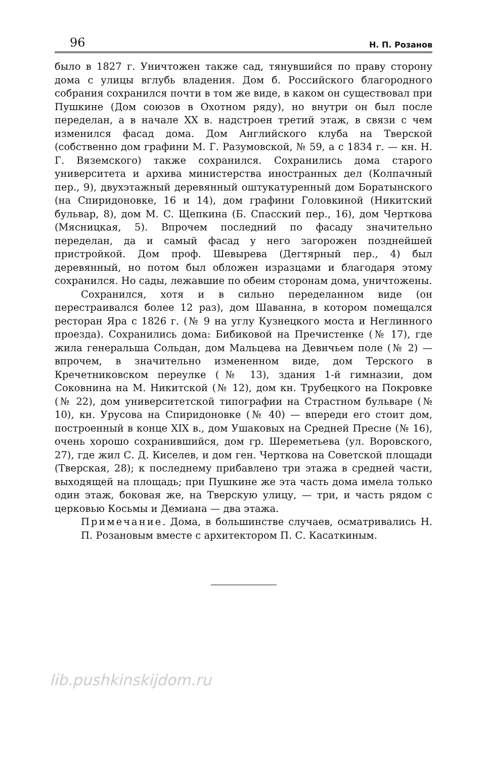96 Н. П. Розанов
было в 1827 г. Уничтожен также сад, тянувшийся по праву сторону дома с улицы вглубь владения. Дом б. Российского благородного собрания сохранился почти в том же виде, в каком он существовал при Пушкине (Дом союзов в Охотном ряду), но внутри он был после переделан, а в начале XX в. надстроен третий этаж, в связи с чем изменился фасад дома. Дом Английского клуба на Тверской (собственно дом графини М. Г. Разумовской, № 59, а с 1834 г. — кн. Н. Г. Вяземского) также сохранился. Сохранились дома старого университета и архива министерства иностранных дел (Колпачный пер., 9), двухэтажный деревянный оштукатуренный дом Боратынского (на Спиридоновке, 16 и 14), дом графини Головкиной (Никитский бульвар, 8), дом М. С. Щепкина (Б. Спасский пер., 16), дом Черткова (Мясницкая, 5). Впрочем последний по фасаду значительно переделан, да и самый фасад у него загорожен позднейшей пристройкой. Дом проф. Шевырева (Дегтярный пер., 4) был деревянный, но потом был обложен изразцами и благодаря этому сохранился. Но сады, лежавшие по обеим сторонам дома, уничтожены.
Сохранился, хотя и в сильно переделанном виде (он перестраивался более 12 раз), дом Шаванна, в котором помещался ресторан Яра с 1826 г. (№ 9 на углу Кузнецкого моста и Неглинного проезда). Сохранились дома: Бибиковой на Пречистенке (№ 17), где жила генеральша Сольдан, дом Мальцева на Девичьем поле (№ 2) — впрочем, в значительно измененном виде, дом Терского в Кречетниковском переулке (№ 13), здания 1-й гимназии, дом Соковнина на М. Никитской (№ 12), дом кн. Трубецкого на Покровке (№ 22), дом университетской типографии на Страстном бульваре (№ 10), кн. Урусова на Спиридоновке (№ 40) — впереди его стоит дом, построенный в конце XIX в., дом Ушаковых на Средней Пресне (№ 16), очень хорошо сохранившийся, дом гр. Шереметьева (ул. Воровского, 27), где жил С. Д. Киселев, и дом ген. Черткова на Советской площади (Тверская, 28); к последнему прибавлено три этажа в средней части, выходящей на площадь; при Пушкине же эта часть дома имела только один этаж, боковая же, на Тверскую улицу, — три, и часть рядом с церковью Косьмы и Демиана — два этажа.
Примечание. Дома, в большинстве случаев, осматривались Н. П. Розановым вместе с архитектором П. С. Касаткиным.
lib.pushkinskijdom.ru